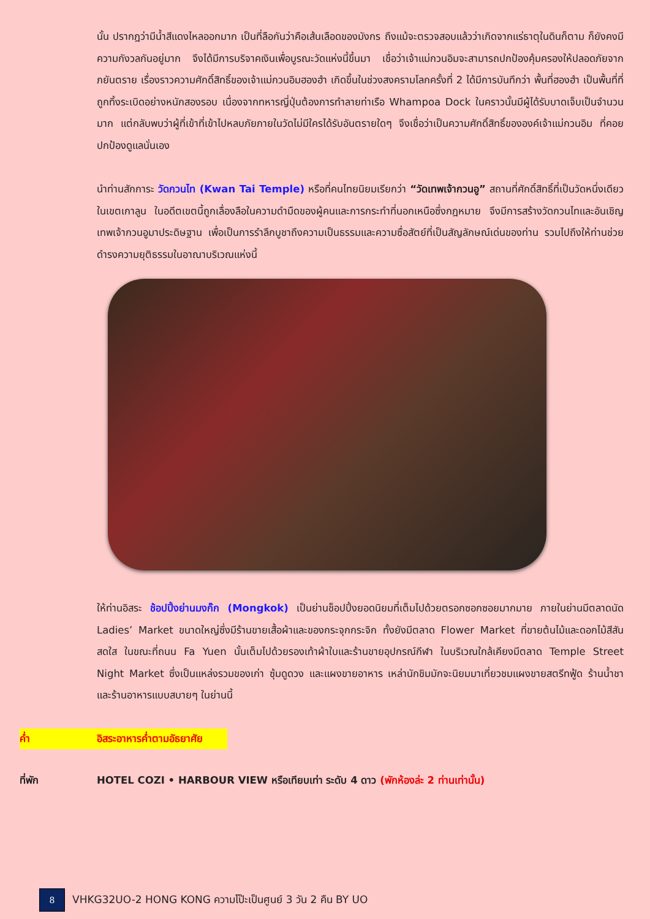นั้น ปรากฎว่ามีน้ำสีแดงไหลออกมาก เป็นที่ลือกันว่าคือเส้นเลือดของมังกร ถึงแม้จะตรวจสอบแล้วว่าเกิดจากแร่ธาตุในดินก็ตาม ก็ยังคงมีความกังวลกันอยู่มาก จึงได้มีการบริจาคเงินเพื่อบูรณะวัดแห่งนี้ขึ้นมา เชื่อว่าเจ้าแม่กวนอิมจะสามารถปกป้องคุ้มครองให้ปลอดภัยจากภยันตราย เรื่องราวความศักดิ์สิทธิ์ของเจ้าแม่กวนอิมฮองฮำ เกิดขึ้นในช่วงสงครามโลกครั้งที่ 2 ได้มีการบันทึกว่า พื้นที่ฮองฮำ เป็นพื้นที่ที่ถูกทิ้งระเบิดอย่างหนักสองรอบ เนื่องจากทหารญี่ปุ่นต้องการทำลายท่าเรือ Whampoa Dock ในคราวนั้นมีผู้ได้รับบาดเจ็บเป็นจำนวนมาก แต่กลับพบว่าผู้ที่เข้าที่เข้าไปหลบภัยภายในวัดไม่มีใครได้รับอันตรายใดๆ จึงเชื่อว่าเป็นความศักดิ์สิทธิ์ขององค์เจ้าแม่กวนอิม ที่คอยปกป้องดูแลนั่นเอง
นำท่านสักการะ วัดกวนไท (Kwan Tai Temple) หรือที่คนไทยนิยมเรียกว่า “วัดเทพเจ้ากวนอู” สถานที่ศักดิ์สิทธิ์ที่เป็นวัดหนึ่งเดียวในเขตเกาลูน ในอดีตเขตนี้ถูกเลื่องลือในความดำมืดของผู้คนและการกระทำที่นอกเหนือซึ่งกฎหมาย จึงมีการสร้างวัดกวนไทและอันเชิญเทพเจ้ากวนอูมาประดิษฐาน เพื่อเป็นการรำลึกบูชาถึงความเป็นธรรมและความซื่อสัตย์ที่เป็นสัญลักษณ์เด่นของท่าน รวมไปถึงให้ท่านช่วยดำรงความยุติธรรมในอาณาบริเวณแห่งนี้
ให้ท่านอิสระ ช้อปปิ้งย่านมงก๊ก (Mongkok) เป็นย่านช็อปปิ้งยอดนิยมที่เต็มไปด้วยตรอกซอกซอยมากมาย ภายในย่านมีตลาดนัด Ladies’ Market ขนาดใหญ่ซึ่งมีร้านขายเสื้อผ้าและของกระจุกกระจิก ทั้งยังมีตลาด Flower Market ที่ขายต้นไม้และดอกไม้สีสันสดใส ในขณะที่ถนน Fa Yuen นั้นเต็มไปด้วยรองเท้าผ้าใบและร้านขายอุปกรณ์กีฬา ในบริเวณใกล้เคียงมีตลาด Temple Street Night Market ซึ่งเป็นแหล่งรวมของเก่า ซุ้มดูดวง และแผงขายอาหาร เหล่านักชิมมักจะนิยมมาเที่ยวชมแผงขายสตรีทฟู้ด ร้านน้ำชา และร้านอาหารแบบสบายๆ ในย่านนี้
ค่ำ อิสระอาหารค่ำตามอัธยาศัย
ที่พัก HOTEL COZI • HARBOUR VIEW หรือเทียบเท่า ระดับ 4 ดาว (พักห้องล่ะ 2 ท่านเท่านั้น)
8
VHKG32UO-2 HONG KONG ความโป๊ะเป็นศูนย์ 3 วัน 2 คืน BY UO